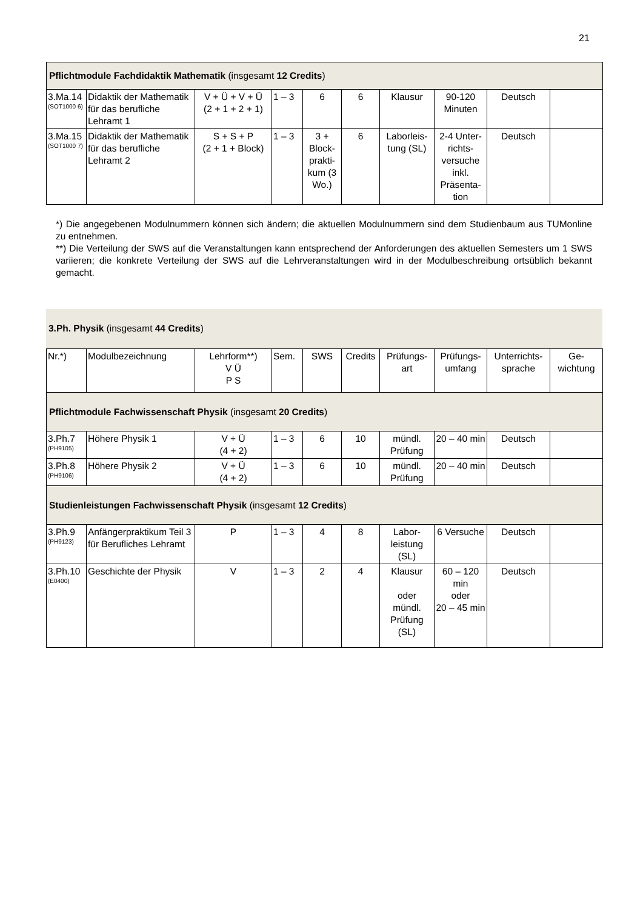21
| Pflichtmodule Fachdidaktik Mathematik (insgesamt 12 Credits ) | | | | | | | | | |
| 3.Ma.14 (SOT1000 6) | Didaktik der Mathematik für das berufliche Lehramt 1 | V + Ü + V + Ü (2 + 1 + 2 + 1) | 1 – 3 | 6 | 6 | Klausur | 90-120 Minuten | Deutsch | |
| 3.Ma.15 (SOT1000 7) | Didaktik der Mathematik für das berufliche Lehramt 2 | S + S + P (2 + 1 + Block) | 1 – 3 | 3 + Block-prakti-kum (3 Wo.) | 6 | Laborleis-tung (SL) | 2-4 Unter-richts-versuche inkl. Präsenta-tion | Deutsch | |
*) Die angegebenen Modulnummern können sich ändern; die aktuellen Modulnummern sind dem Studienbaum aus TUMonline zu entnehmen.
**) Die Verteilung der SWS auf die Veranstaltungen kann entsprechend der Anforderungen des aktuellen Semesters um 1 SWS variieren; die konkrete Verteilung der SWS auf die Lehrveranstaltungen wird in der Modulbeschreibung ortsüblich bekannt gemacht.
3.Ph. Physik (insgesamt 44 Credits)
| Nr.*) | Modulbezeichnung | Lehrform**) V Ü P S | Sem. | SWS | Credits | Prüfungs-art | Prüfungs-umfang | Unterrichts-sprache | Ge-wichtung |
| Pflichtmodule Fachwissenschaft Physik (insgesamt 20 Credits ) | | | | | | | | | |
| 3.Ph.7 (PH9105) | Höhere Physik 1 | V + Ü (4 + 2) | 1 – 3 | 6 | 10 | mündl. Prüfung | 20 – 40 min | Deutsch | |
| 3.Ph.8 (PH9106) | Höhere Physik 2 | V + Ü (4 + 2) | 1 – 3 | 6 | 10 | mündl. Prüfung | 20 – 40 min | Deutsch | |
| Studienleistungen Fachwissenschaft Physik (insgesamt 12 Credits ) | | | | | | | | | |
| 3.Ph.9 (PH9123) | Anfängerpraktikum Teil 3 für Berufliches Lehramt | P | 1 – 3 | 4 | 8 | Labor-leistung (SL) | 6 Versuche | Deutsch | |
| 3.Ph.10 (E0400) | Geschichte der Physik | V | 1 – 3 | 2 | 4 | Klausur oder mündl. Prüfung (SL) | 60 – 120 min oder 20 – 45 min | Deutsch | |